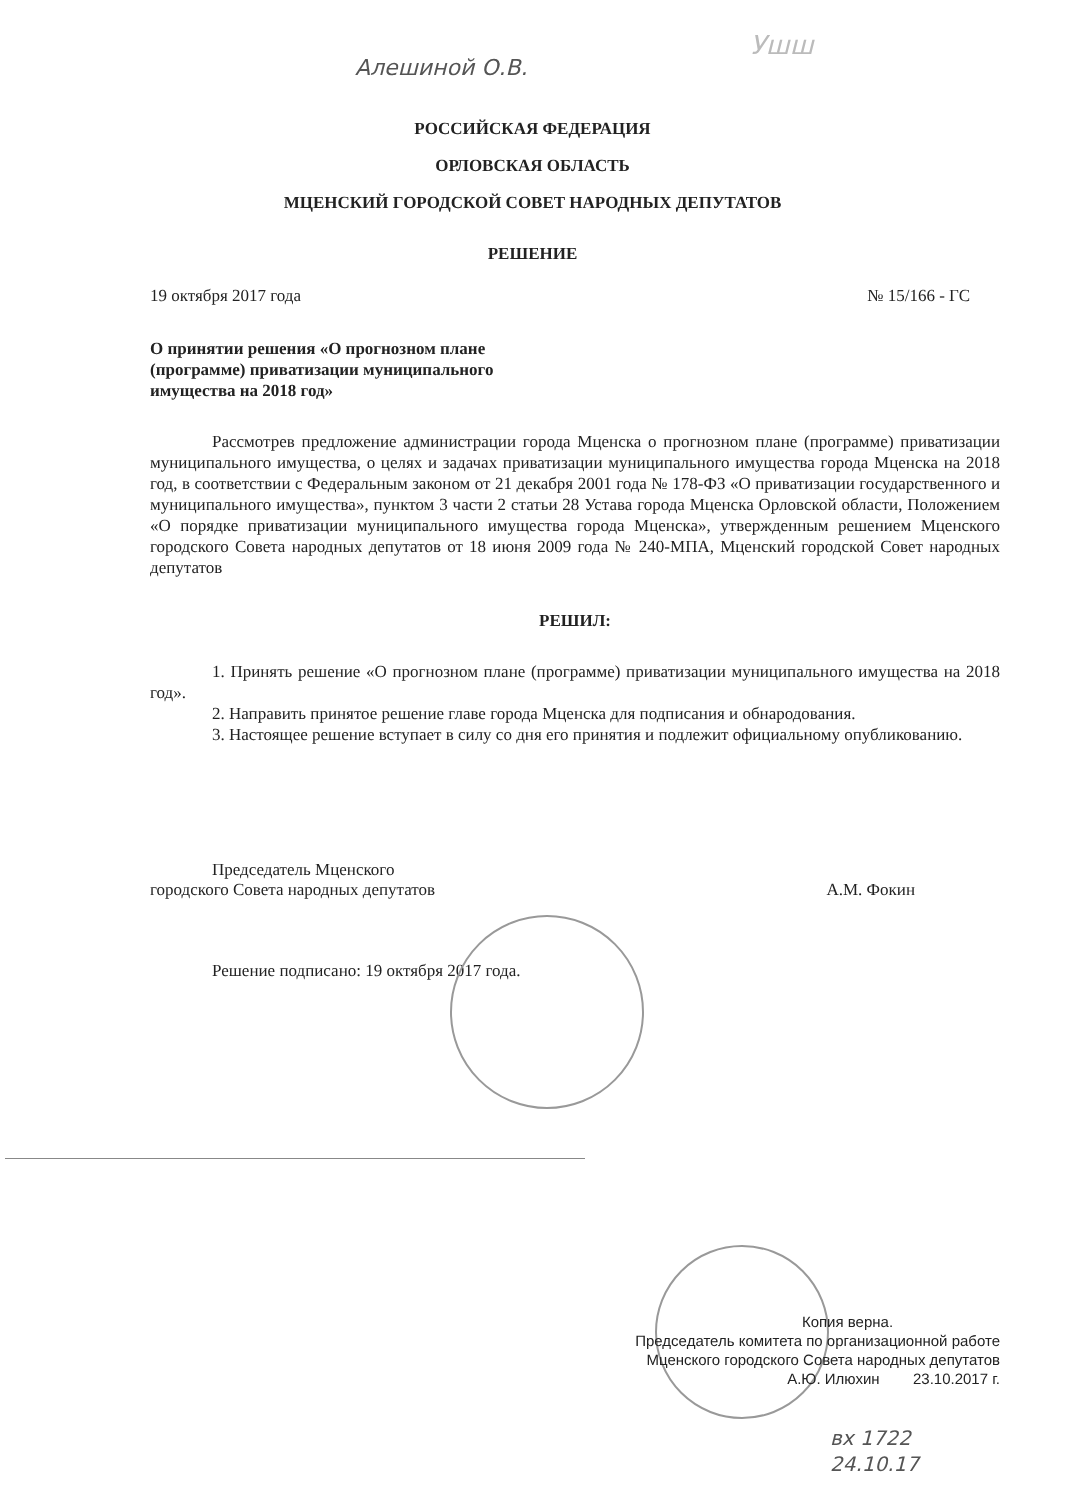Алешиной О.В.
Ушш
РОССИЙСКАЯ ФЕДЕРАЦИЯ
ОРЛОВСКАЯ ОБЛАСТЬ
МЦЕНСКИЙ ГОРОДСКОЙ СОВЕТ НАРОДНЫХ ДЕПУТАТОВ
РЕШЕНИЕ
19 октября 2017 года № 15/166 - ГС
О принятии решения «О прогнозном плане
(программе) приватизации муниципального
имущества на 2018 год»
Рассмотрев предложение администрации города Мценска о прогнозном плане (программе) приватизации муниципального имущества, о целях и задачах приватизации муниципального имущества города Мценска на 2018 год, в соответствии с Федеральным законом от 21 декабря 2001 года № 178-ФЗ «О приватизации государственного и муниципального имущества», пунктом 3 части 2 статьи 28 Устава города Мценска Орловской области, Положением «О порядке приватизации муниципального имущества города Мценска», утвержденным решением Мценского городского Совета народных депутатов от 18 июня 2009 года № 240-МПА, Мценский городской Совет народных депутатов
РЕШИЛ:
1. Принять решение «О прогнозном плане (программе) приватизации муниципального имущества на 2018 год».
2. Направить принятое решение главе города Мценска для подписания и обнародования.
3. Настоящее решение вступает в силу со дня его принятия и подлежит официальному опубликованию.
Председатель Мценского
городского Совета народных депутатов А.М. Фокин
Решение подписано: 19 октября 2017 года.
Копия верна.
Председатель комитета по организационной работе
Мценского городского Совета народных депутатов
А.Ю. Илюхин 23.10.2017 г.
вх 1722
24.10.17